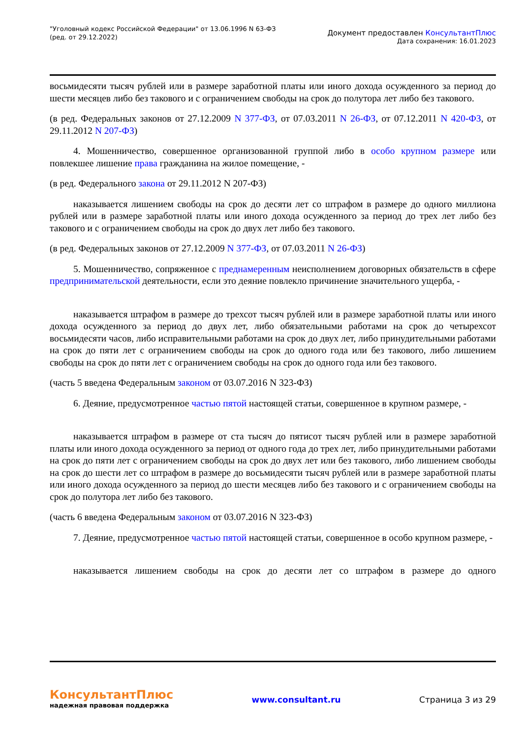"Уголовный кодекс Российской Федерации" от 13.06.1996 N 63-ФЗ
(ред. от 29.12.2022)
Документ предоставлен КонсультантПлюс
Дата сохранения: 16.01.2023
восьмидесяти тысяч рублей или в размере заработной платы или иного дохода осужденного за период до шести месяцев либо без такового и с ограничением свободы на срок до полутора лет либо без такового.
(в ред. Федеральных законов от 27.12.2009 N 377-ФЗ, от 07.03.2011 N 26-ФЗ, от 07.12.2011 N 420-ФЗ, от 29.11.2012 N 207-ФЗ)
4. Мошенничество, совершенное организованной группой либо в особо крупном размере или повлекшее лишение права гражданина на жилое помещение, -
(в ред. Федерального закона от 29.11.2012 N 207-ФЗ)
наказывается лишением свободы на срок до десяти лет со штрафом в размере до одного миллиона рублей или в размере заработной платы или иного дохода осужденного за период до трех лет либо без такового и с ограничением свободы на срок до двух лет либо без такового.
(в ред. Федеральных законов от 27.12.2009 N 377-ФЗ, от 07.03.2011 N 26-ФЗ)
5. Мошенничество, сопряженное с преднамеренным неисполнением договорных обязательств в сфере предпринимательской деятельности, если это деяние повлекло причинение значительного ущерба, -
наказывается штрафом в размере до трехсот тысяч рублей или в размере заработной платы или иного дохода осужденного за период до двух лет, либо обязательными работами на срок до четырехсот восьмидесяти часов, либо исправительными работами на срок до двух лет, либо принудительными работами на срок до пяти лет с ограничением свободы на срок до одного года или без такового, либо лишением свободы на срок до пяти лет с ограничением свободы на срок до одного года или без такового.
(часть 5 введена Федеральным законом от 03.07.2016 N 323-ФЗ)
6. Деяние, предусмотренное частью пятой настоящей статьи, совершенное в крупном размере, -
наказывается штрафом в размере от ста тысяч до пятисот тысяч рублей или в размере заработной платы или иного дохода осужденного за период от одного года до трех лет, либо принудительными работами на срок до пяти лет с ограничением свободы на срок до двух лет или без такового, либо лишением свободы на срок до шести лет со штрафом в размере до восьмидесяти тысяч рублей или в размере заработной платы или иного дохода осужденного за период до шести месяцев либо без такового и с ограничением свободы на срок до полутора лет либо без такового.
(часть 6 введена Федеральным законом от 03.07.2016 N 323-ФЗ)
7. Деяние, предусмотренное частью пятой настоящей статьи, совершенное в особо крупном размере, -
наказывается лишением свободы на срок до десяти лет со штрафом в размере до одного
КонсультантПлюс
надежная правовая поддержка
www.consultant.ru Страница 3 из 29